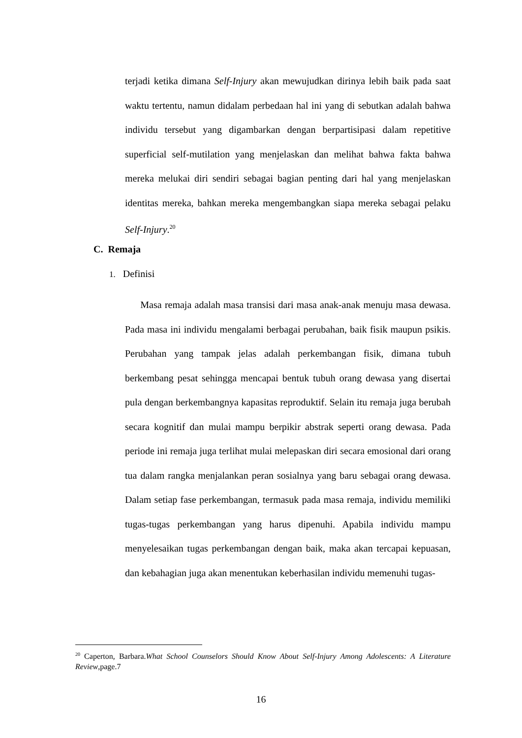terjadi ketika dimana Self-Injury akan mewujudkan dirinya lebih baik pada saat waktu tertentu, namun didalam perbedaan hal ini yang di sebutkan adalah bahwa individu tersebut yang digambarkan dengan berpartisipasi dalam repetitive superficial self-mutilation yang menjelaskan dan melihat bahwa fakta bahwa mereka melukai diri sendiri sebagai bagian penting dari hal yang menjelaskan identitas mereka, bahkan mereka mengembangkan siapa mereka sebagai pelaku Self-Injury.<sup>20</sup>
C. Remaja
1. Definisi
Masa remaja adalah masa transisi dari masa anak-anak menuju masa dewasa. Pada masa ini individu mengalami berbagai perubahan, baik fisik maupun psikis. Perubahan yang tampak jelas adalah perkembangan fisik, dimana tubuh berkembang pesat sehingga mencapai bentuk tubuh orang dewasa yang disertai pula dengan berkembangnya kapasitas reproduktif. Selain itu remaja juga berubah secara kognitif dan mulai mampu berpikir abstrak seperti orang dewasa. Pada periode ini remaja juga terlihat mulai melepaskan diri secara emosional dari orang tua dalam rangka menjalankan peran sosialnya yang baru sebagai orang dewasa. Dalam setiap fase perkembangan, termasuk pada masa remaja, individu memiliki tugas-tugas perkembangan yang harus dipenuhi. Apabila individu mampu menyelesaikan tugas perkembangan dengan baik, maka akan tercapai kepuasan, dan kebahagian juga akan menentukan keberhasilan individu memenuhi tugas-
<sup>20</sup> Caperton, Barbara.What School Counselors Should Know About Self-Injury Among Adolescents: A Literature Review,page.7
16